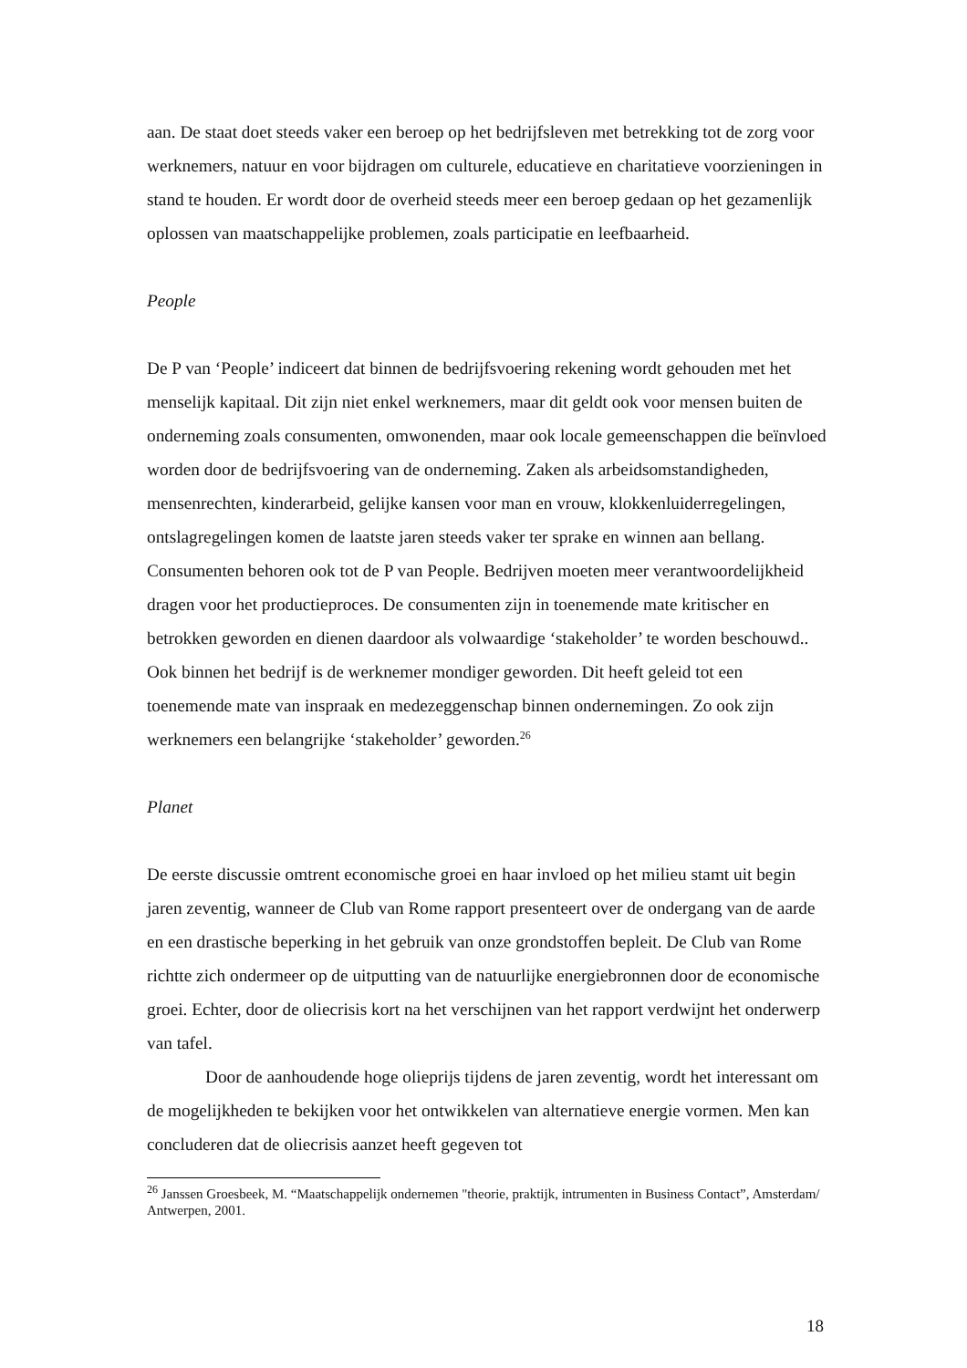aan. De staat doet steeds vaker een beroep op het bedrijfsleven met betrekking tot de zorg voor werknemers, natuur en voor bijdragen om culturele, educatieve en charitatieve voorzieningen in stand te houden. Er wordt door de overheid steeds meer een beroep gedaan op het gezamenlijk oplossen van maatschappelijke problemen, zoals participatie en leefbaarheid.
People
De P van ‘People’ indiceert dat binnen de bedrijfsvoering rekening wordt gehouden met het menselijk kapitaal. Dit zijn niet enkel werknemers, maar dit geldt ook voor mensen buiten de onderneming zoals consumenten, omwonenden, maar ook locale gemeenschappen die beïnvloed worden door de bedrijfsvoering van de onderneming. Zaken als arbeidsomstandigheden, mensenrechten, kinderarbeid, gelijke kansen voor man en vrouw, klokkenluiderregelingen, ontslagregelingen komen de laatste jaren steeds vaker ter sprake en winnen aan bellang. Consumenten behoren ook tot de P van People. Bedrijven moeten meer verantwoordelijkheid dragen voor het productieproces. De consumenten zijn in toenemende mate kritischer en betrokken geworden en dienen daardoor als volwaardige ‘stakeholder’ te worden beschouwd.. Ook binnen het bedrijf is de werknemer mondiger geworden. Dit heeft geleid tot een toenemende mate van inspraak en medezeggenschap binnen ondernemingen. Zo ook zijn werknemers een belangrijke ‘stakeholder’ geworden.<sup>26</sup>
Planet
De eerste discussie omtrent economische groei en haar invloed op het milieu stamt uit begin jaren zeventig, wanneer de Club van Rome rapport presenteert over de ondergang van de aarde en een drastische beperking in het gebruik van onze grondstoffen bepleit. De Club van Rome richtte zich ondermeer op de uitputting van de natuurlijke energiebronnen door de economische groei. Echter, door de oliecrisis kort na het verschijnen van het rapport verdwijnt het onderwerp van tafel.
Door de aanhoudende hoge olieprijs tijdens de jaren zeventig, wordt het interessant om de mogelijkheden te bekijken voor het ontwikkelen van alternatieve energie vormen. Men kan concluderen dat de oliecrisis aanzet heeft gegeven tot
<sup>26</sup> Janssen Groesbeek, M. “Maatschappelijk ondernemen "theorie, praktijk, intrumenten in Business Contact”, Amsterdam/ Antwerpen, 2001.
18